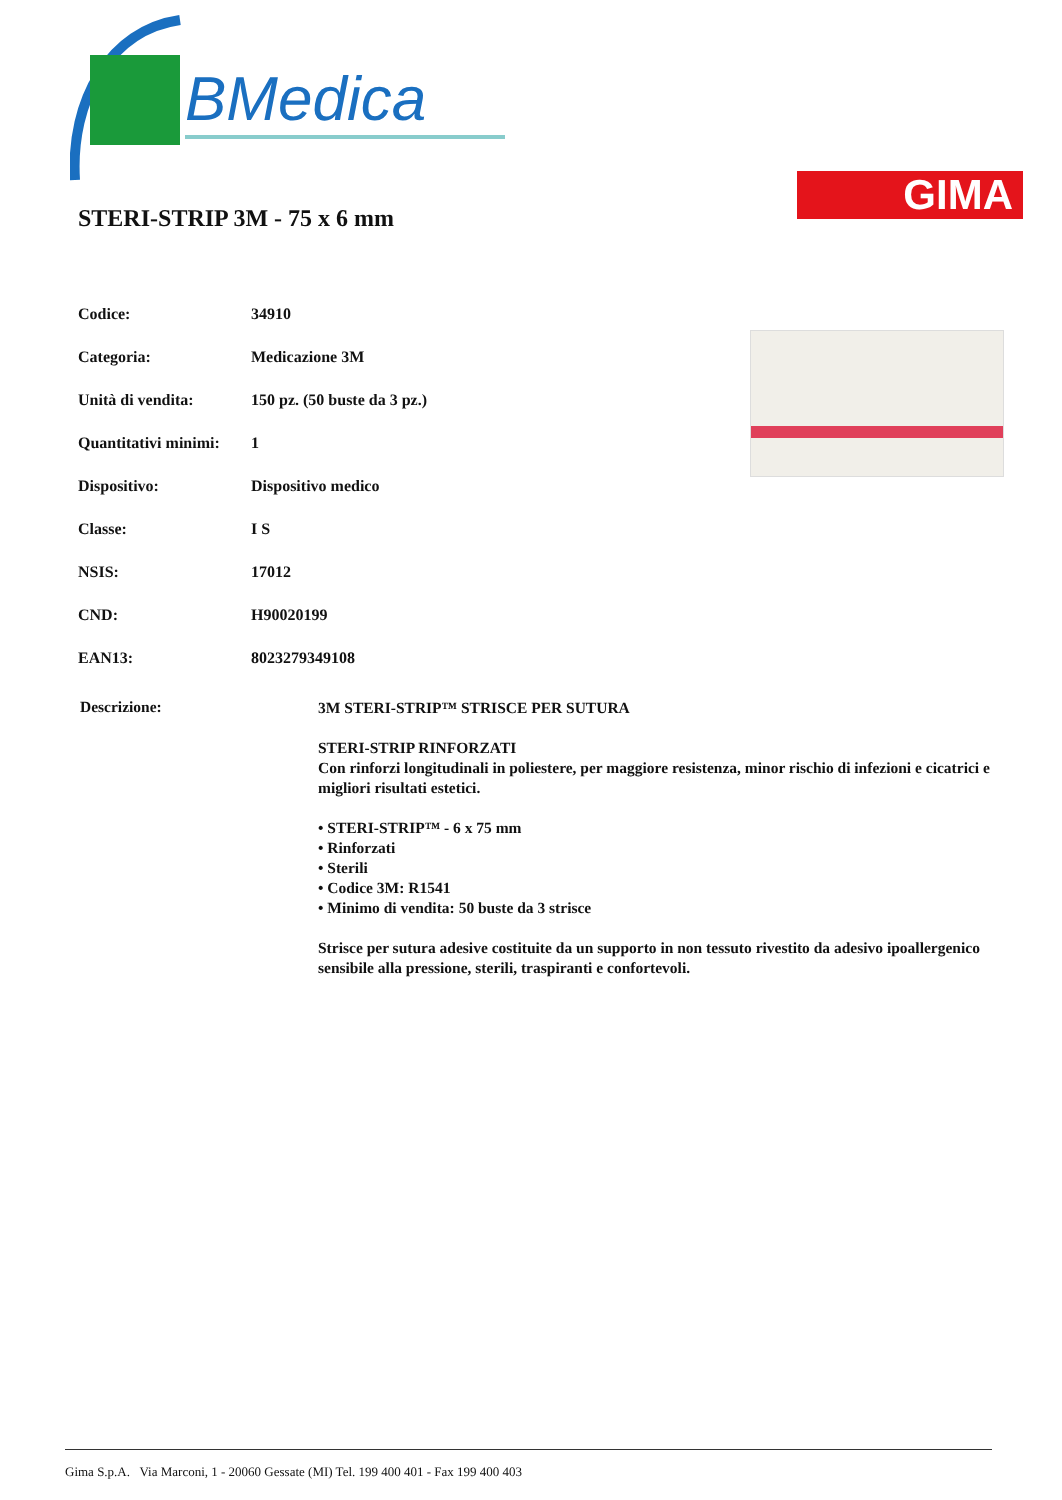BMedica
GIMA
STERI-STRIP 3M - 75 x 6 mm
| Codice: | 34910 |
| Categoria: | Medicazione 3M |
| Unità di vendita: | 150 pz. (50 buste da 3 pz.) |
| Quantitativi minimi: | 1 |
| Dispositivo: | Dispositivo medico |
| Classe: | I S |
| NSIS: | 17012 |
| CND: | H90020199 |
| EAN13: | 8023279349108 |
Descrizione:
3M STERI-STRIP™ STRISCE PER SUTURA
STERI-STRIP RINFORZATI
Con rinforzi longitudinali in poliestere, per maggiore resistenza, minor rischio di infezioni e cicatrici e migliori risultati estetici.
• STERI-STRIP™ - 6 x 75 mm
• Rinforzati
• Sterili
• Codice 3M: R1541
• Minimo di vendita: 50 buste da 3 strisce
Strisce per sutura adesive costituite da un supporto in non tessuto rivestito da adesivo ipoallergenico sensibile alla pressione, sterili, traspiranti e confortevoli.
Gima S.p.A. Via Marconi, 1 - 20060 Gessate (MI) Tel. 199 400 401 - Fax 199 400 403